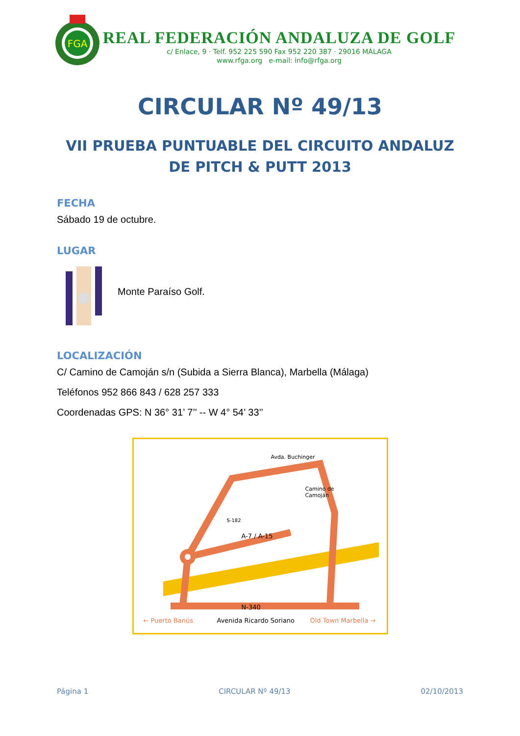FGA
REAL FEDERACIÓN ANDALUZA DE GOLF
c/ Enlace, 9 · Telf. 952 225 590 Fax 952 220 387 · 29016 MÁLAGA
www.rfga.org e-mail: info@rfga.org
CIRCULAR Nº 49/13
VII PRUEBA PUNTUABLE DEL CIRCUITO ANDALUZ
DE PITCH & PUTT 2013
FECHA
Sábado 19 de octubre.
LUGAR
Monte Paraíso Golf.
LOCALIZACIÓN
C/ Camino de Camoján s/n (Subida a Sierra Blanca), Marbella (Málaga)
Teléfonos 952 866 843 / 628 257 333
Coordenadas GPS: N 36° 31’ 7’’ -- W 4° 54’ 33’’
Avda. Buchinger
Camino de
Camoján
S-182
A-7 / A-15
N-340
← Puerto Banús Avenida Ricardo Soriano Old Town Marbella →
Página 1 CIRCULAR Nº 49/13 02/10/2013